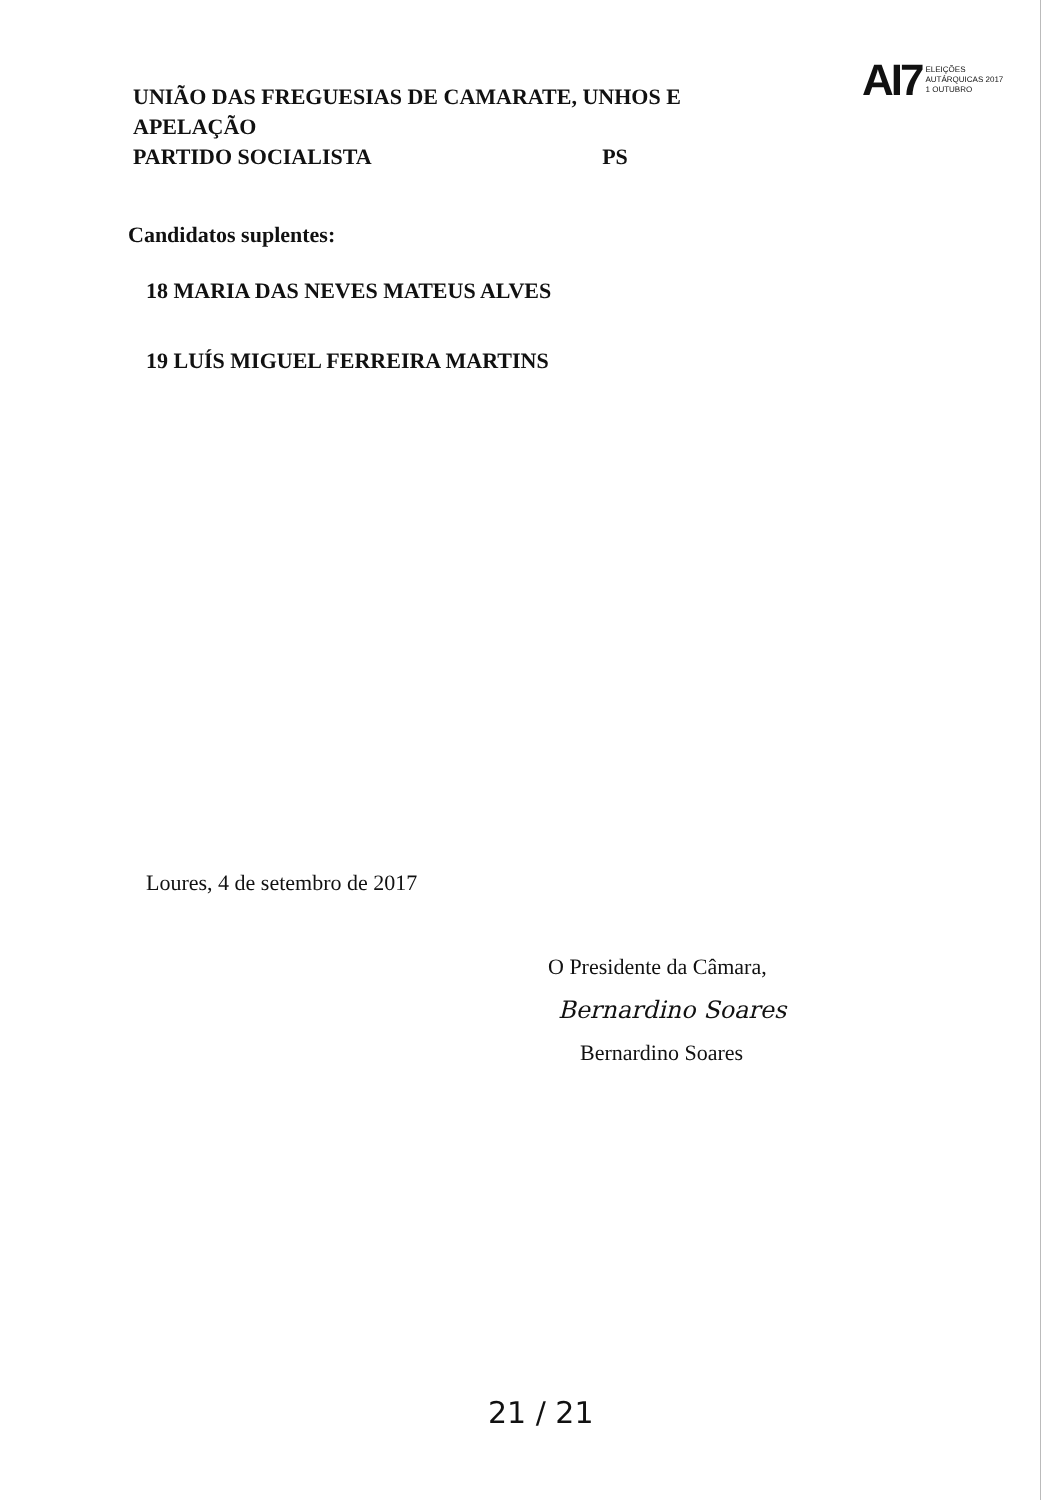UNIÃO DAS FREGUESIAS DE CAMARATE, UNHOS E APELAÇÃO
PARTIDO SOCIALISTA PS
AI7
ELEIÇÕES
AUTÁRQUICAS 2017
1 OUTUBRO
Candidatos suplentes:
18 MARIA DAS NEVES MATEUS ALVES
19 LUÍS MIGUEL FERREIRA MARTINS
Loures, 4 de setembro de 2017
O Presidente da Câmara,
Bernardino Soares
Bernardino Soares
21 / 21